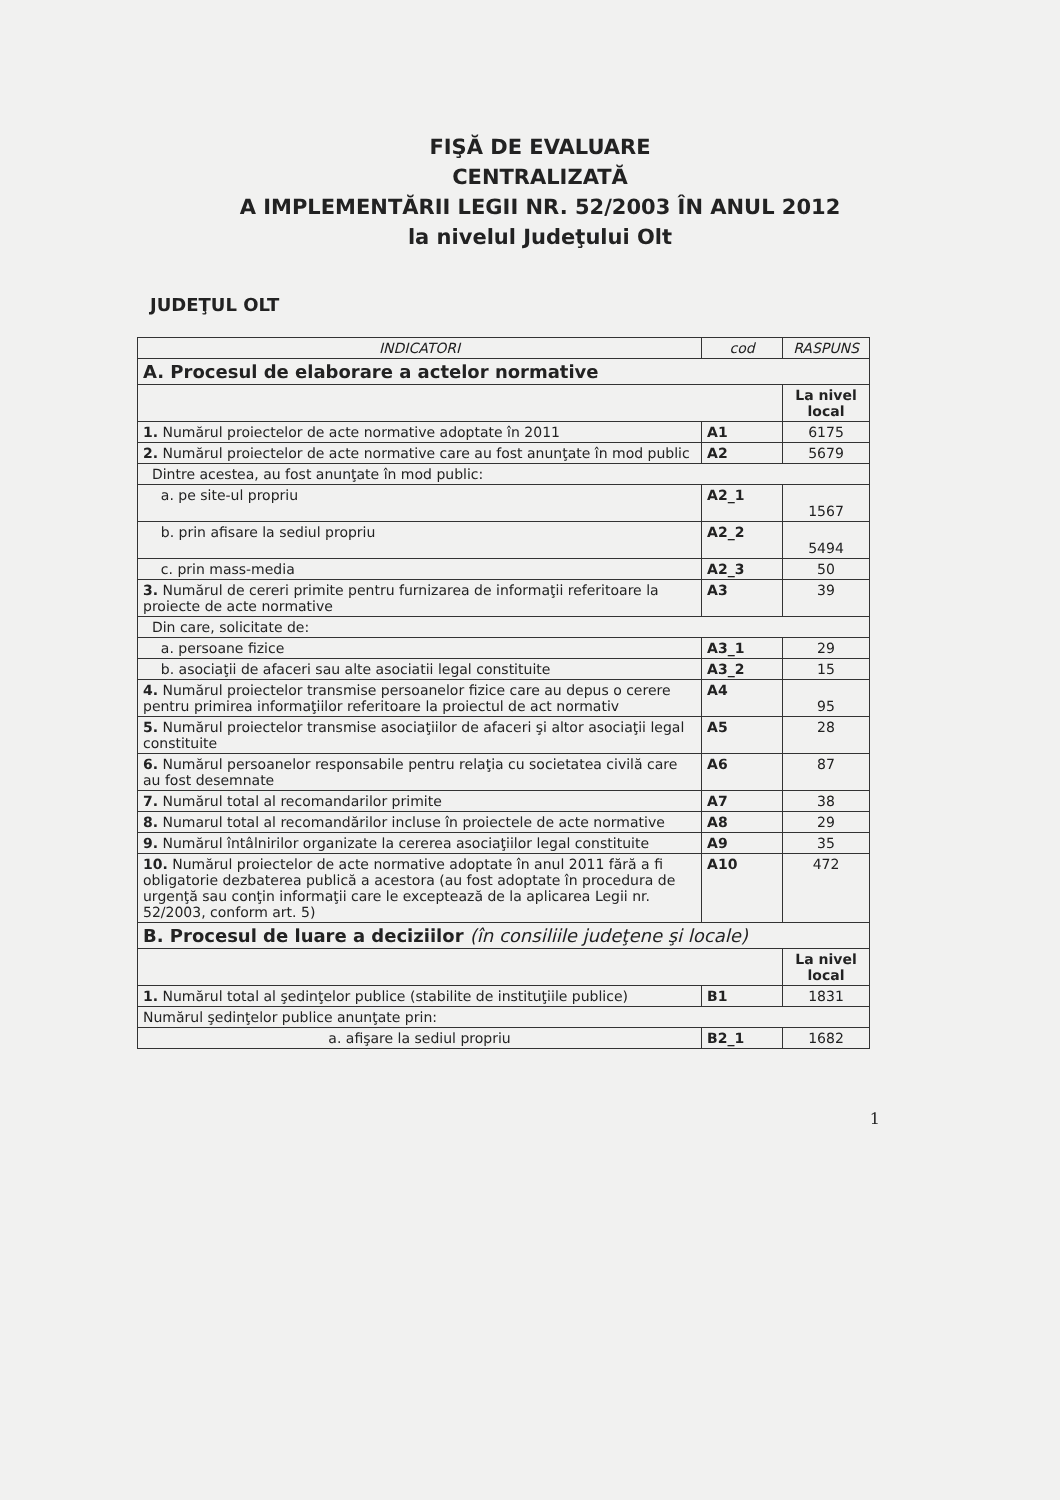FIŞĂ DE EVALUARE
CENTRALIZATĂ
A IMPLEMENTĂRII LEGII NR. 52/2003 ÎN ANUL 2012
la nivelul Judeţului Olt
JUDEŢUL OLT
| INDICATORI | cod | RASPUNS |
| --- | --- | --- |
| A. Procesul de elaborare a actelor normative | | |
| | | La nivel local |
| 1. Numărul proiectelor de acte normative adoptate în 2011 | A1 | 6175 |
| 2. Numărul proiectelor de acte normative care au fost anunţate în mod public | A2 | 5679 |
| Dintre acestea, au fost anunţate în mod public: | | |
| a. pe site-ul propriu | A2_1 | 1567 |
| b. prin afisare la sediul propriu | A2_2 | 5494 |
| c. prin mass-media | A2_3 | 50 |
| 3. Numărul de cereri primite pentru furnizarea de informaţii referitoare la proiecte de acte normative | A3 | 39 |
| Din care, solicitate de: | | |
| a. persoane fizice | A3_1 | 29 |
| b. asociaţii de afaceri sau alte asociatii legal constituite | A3_2 | 15 |
| 4. Numărul proiectelor transmise persoanelor fizice care au depus o cerere pentru primirea informaţiilor referitoare la proiectul de act normativ | A4 | 95 |
| 5. Numărul proiectelor transmise asociaţiilor de afaceri şi altor asociaţii legal constituite | A5 | 28 |
| 6. Numărul persoanelor responsabile pentru relaţia cu societatea civilă care au fost desemnate | A6 | 87 |
| 7. Numărul total al recomandarilor primite | A7 | 38 |
| 8. Numarul total al recomandărilor incluse în proiectele de acte normative | A8 | 29 |
| 9. Numărul întâlnirilor organizate la cererea asociaţiilor legal constituite | A9 | 35 |
| 10. Numărul proiectelor de acte normative adoptate în anul 2011 fără a fi obligatorie dezbaterea publică a acestora (au fost adoptate în procedura de urgenţă sau conţin informaţii care le exceptează de la aplicarea Legii nr. 52/2003, conform art. 5) | A10 | 472 |
| B. Procesul de luare a deciziilor (în consiliile judeţene şi locale) | | |
| | | La nivel local |
| 1. Numărul total al şedinţelor publice (stabilite de instituţiile publice) | B1 | 1831 |
| Numărul şedinţelor publice anunţate prin: | | |
| a. afişare la sediul propriu | B2_1 | 1682 |
1